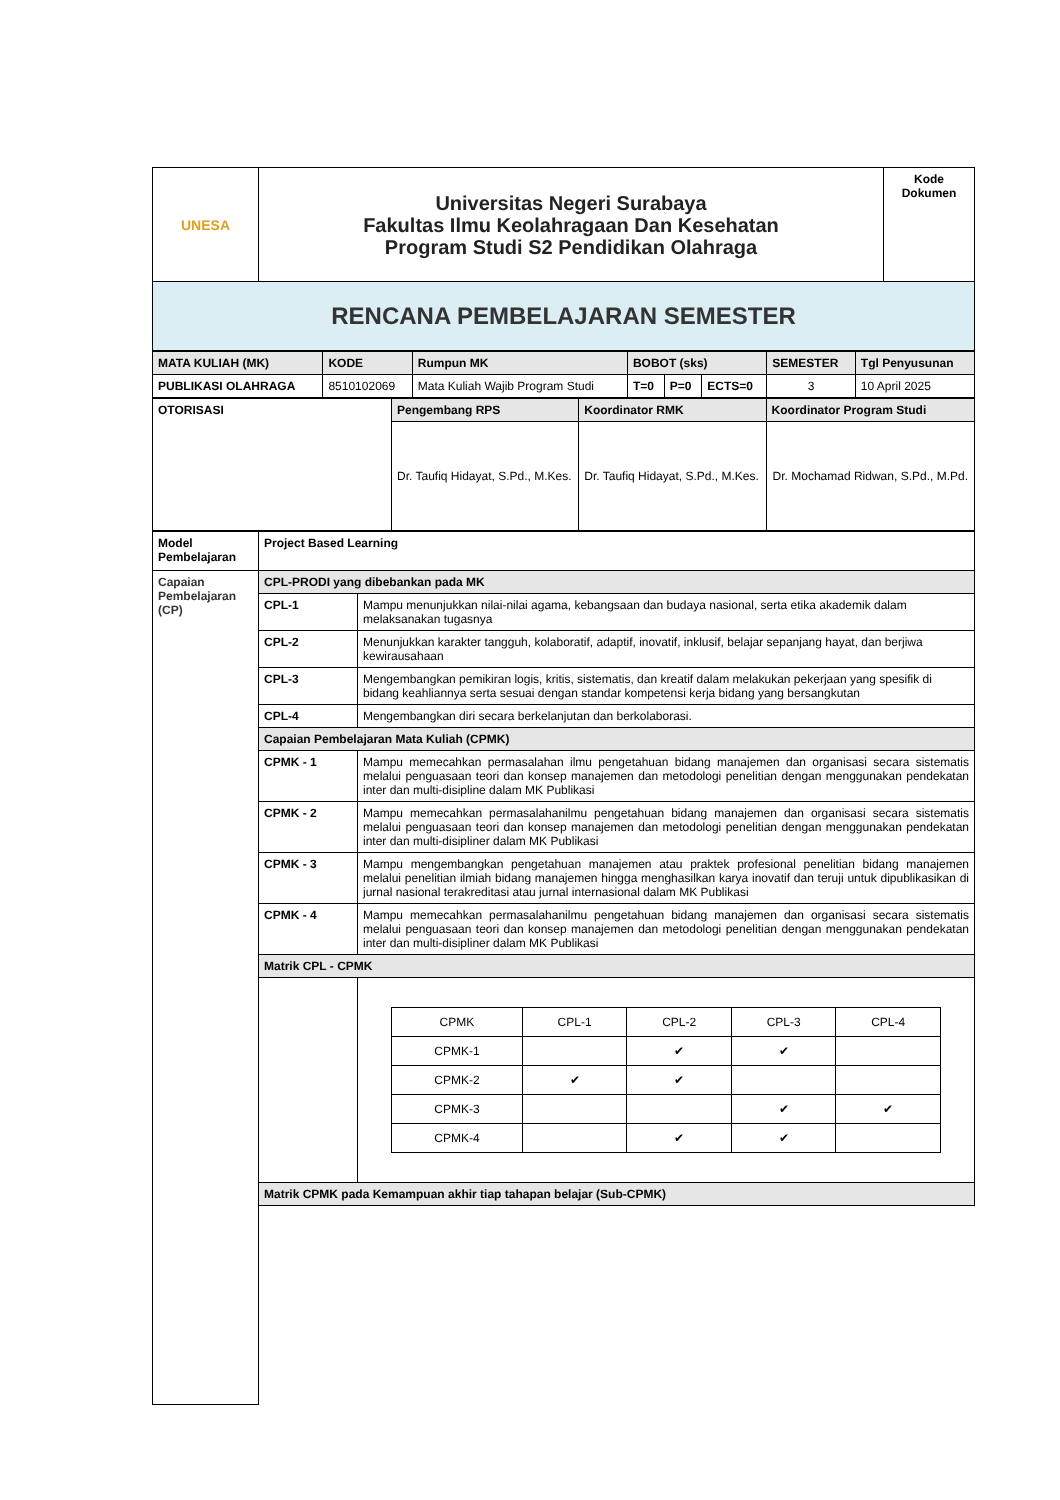| UNESA | Universitas Negeri Surabaya Fakultas Ilmu Keolahragaan Dan Kesehatan Program Studi S2 Pendidikan Olahraga | Kode Dokumen |
| RENCANA PEMBELAJARAN SEMESTER | | |
| MATA KULIAH (MK) | KODE | Rumpun MK | BOBOT (sks) | | | SEMESTER | Tgl Penyusunan |
| PUBLIKASI OLAHRAGA | 8510102069 | Mata Kuliah Wajib Program Studi | T=0 | P=0 | ECTS=0 | 3 | 10 April 2025 |
| OTORISASI | Pengembang RPS | Koordinator RMK | Koordinator Program Studi |
| | Dr. Taufiq Hidayat, S.Pd., M.Kes. | Dr. Taufiq Hidayat, S.Pd., M.Kes. | Dr. Mochamad Ridwan, S.Pd., M.Pd. |
| Model Pembelajaran | Project Based Learning | |
| Capaian Pembelajaran (CP) | CPL-PRODI yang dibebankan pada MK | |
| | CPL-1 | Mampu menunjukkan nilai-nilai agama, kebangsaan dan budaya nasional, serta etika akademik dalam melaksanakan tugasnya |
| | CPL-2 | Menunjukkan karakter tangguh, kolaboratif, adaptif, inovatif, inklusif, belajar sepanjang hayat, dan berjiwa kewirausahaan |
| | CPL-3 | Mengembangkan pemikiran logis, kritis, sistematis, dan kreatif dalam melakukan pekerjaan yang spesifik di bidang keahliannya serta sesuai dengan standar kompetensi kerja bidang yang bersangkutan |
| | CPL-4 | Mengembangkan diri secara berkelanjutan dan berkolaborasi. |
| | Capaian Pembelajaran Mata Kuliah (CPMK) | |
| | CPMK - 1 | Mampu memecahkan permasalahan ilmu pengetahuan bidang manajemen dan organisasi secara sistematis melalui penguasaan teori dan konsep manajemen dan metodologi penelitian dengan menggunakan pendekatan inter dan multi-disipline dalam MK Publikasi |
| | CPMK - 2 | Mampu memecahkan permasalahanilmu pengetahuan bidang manajemen dan organisasi secara sistematis melalui penguasaan teori dan konsep manajemen dan metodologi penelitian dengan menggunakan pendekatan inter dan multi-disipliner dalam MK Publikasi |
| | CPMK - 3 | Mampu mengembangkan pengetahuan manajemen atau praktek profesional penelitian bidang manajemen melalui penelitian ilmiah bidang manajemen hingga menghasilkan karya inovatif dan teruji untuk dipublikasikan di jurnal nasional terakreditasi atau jurnal internasional dalam MK Publikasi |
| | CPMK - 4 | Mampu memecahkan permasalahanilmu pengetahuan bidang manajemen dan organisasi secara sistematis melalui penguasaan teori dan konsep manajemen dan metodologi penelitian dengan menggunakan pendekatan inter dan multi-disipliner dalam MK Publikasi |
| | Matrik CPL - CPMK | |
| | | / CPMK / CPL-1 / CPL-2 / CPL-3 / CPL-4 / / CPMK-1 / / ✔ / ✔ / / / CPMK-2 / ✔ / ✔ / / / / CPMK-3 / / / ✔ / ✔ / / CPMK-4 / / ✔ / ✔ / / |
| | Matrik CPMK pada Kemampuan akhir tiap tahapan belajar (Sub-CPMK) | |